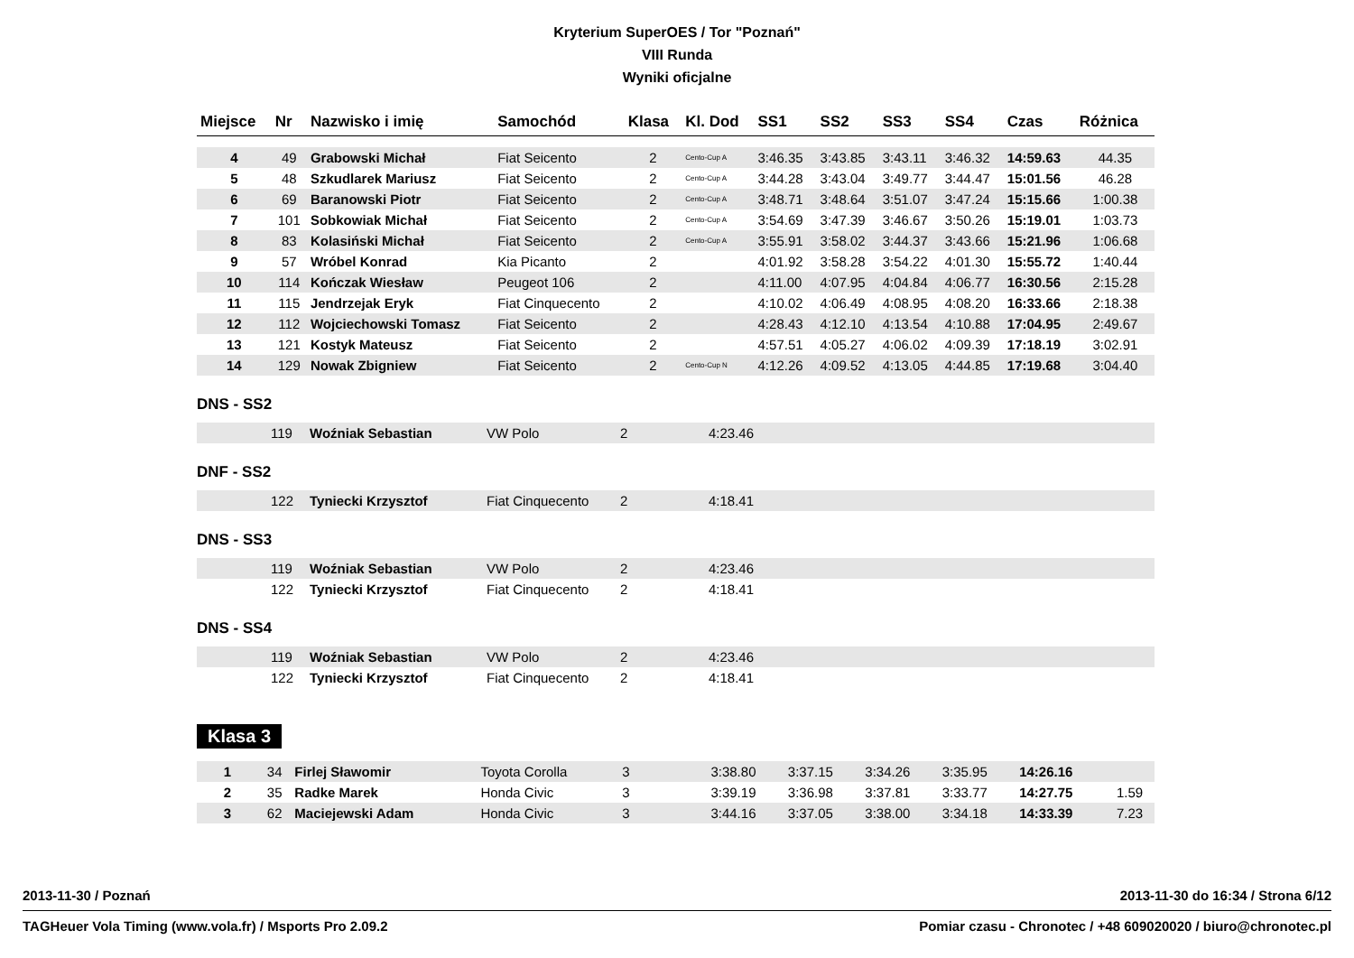Kryterium SuperOES / Tor "Poznań"
VIII Runda
Wyniki oficjalne
| Miejsce | Nr | Nazwisko i imię | Samochód | Klasa | Kl. Dod | SS1 | SS2 | SS3 | SS4 | Czas | Różnica |
| --- | --- | --- | --- | --- | --- | --- | --- | --- | --- | --- | --- |
| 4 | 49 | Grabowski Michał | Fiat Seicento | 2 | Cento-Cup A | 3:46.35 | 3:43.85 | 3:43.11 | 3:46.32 | 14:59.63 | 44.35 |
| 5 | 48 | Szkudlarek Mariusz | Fiat Seicento | 2 | Cento-Cup A | 3:44.28 | 3:43.04 | 3:49.77 | 3:44.47 | 15:01.56 | 46.28 |
| 6 | 69 | Baranowski Piotr | Fiat Seicento | 2 | Cento-Cup A | 3:48.71 | 3:48.64 | 3:51.07 | 3:47.24 | 15:15.66 | 1:00.38 |
| 7 | 101 | Sobkowiak Michał | Fiat Seicento | 2 | Cento-Cup A | 3:54.69 | 3:47.39 | 3:46.67 | 3:50.26 | 15:19.01 | 1:03.73 |
| 8 | 83 | Kolasiński Michał | Fiat Seicento | 2 | Cento-Cup A | 3:55.91 | 3:58.02 | 3:44.37 | 3:43.66 | 15:21.96 | 1:06.68 |
| 9 | 57 | Wróbel Konrad | Kia Picanto | 2 | | 4:01.92 | 3:58.28 | 3:54.22 | 4:01.30 | 15:55.72 | 1:40.44 |
| 10 | 114 | Kończak Wiesław | Peugeot 106 | 2 | | 4:11.00 | 4:07.95 | 4:04.84 | 4:06.77 | 16:30.56 | 2:15.28 |
| 11 | 115 | Jendrzejak Eryk | Fiat Cinquecento | 2 | | 4:10.02 | 4:06.49 | 4:08.95 | 4:08.20 | 16:33.66 | 2:18.38 |
| 12 | 112 | Wojciechowski Tomasz | Fiat Seicento | 2 | | 4:28.43 | 4:12.10 | 4:13.54 | 4:10.88 | 17:04.95 | 2:49.67 |
| 13 | 121 | Kostyk Mateusz | Fiat Seicento | 2 | | 4:57.51 | 4:05.27 | 4:06.02 | 4:09.39 | 17:18.19 | 3:02.91 |
| 14 | 129 | Nowak Zbigniew | Fiat Seicento | 2 | Cento-Cup N | 4:12.26 | 4:09.52 | 4:13.05 | 4:44.85 | 17:19.68 | 3:04.40 |
DNS - SS2
| | 119 | Woźniak Sebastian | VW Polo | 2 | 4:23.46 |
DNF - SS2
| | 122 | Tyniecki Krzysztof | Fiat Cinquecento | 2 | 4:18.41 |
DNS - SS3
| | 119 | Woźniak Sebastian | VW Polo | 2 | 4:23.46 |
| | 122 | Tyniecki Krzysztof | Fiat Cinquecento | 2 | 4:18.41 |
DNS - SS4
| | 119 | Woźniak Sebastian | VW Polo | 2 | 4:23.46 |
| | 122 | Tyniecki Krzysztof | Fiat Cinquecento | 2 | 4:18.41 |
Klasa 3
| 1 | 34 | Firlej Sławomir | Toyota Corolla | 3 | | 3:38.80 | 3:37.15 | 3:34.26 | 3:35.95 | 14:26.16 | |
| 2 | 35 | Radke Marek | Honda Civic | 3 | | 3:39.19 | 3:36.98 | 3:37.81 | 3:33.77 | 14:27.75 | 1.59 |
| 3 | 62 | Maciejewski Adam | Honda Civic | 3 | | 3:44.16 | 3:37.05 | 3:38.00 | 3:34.18 | 14:33.39 | 7.23 |
2013-11-30 / Poznań 2013-11-30 do 16:34 / Strona 6/12
TAGHeuer Vola Timing (www.vola.fr) / Msports Pro 2.09.2 Pomiar czasu - Chronotec / +48 609020020 / biuro@chronotec.pl